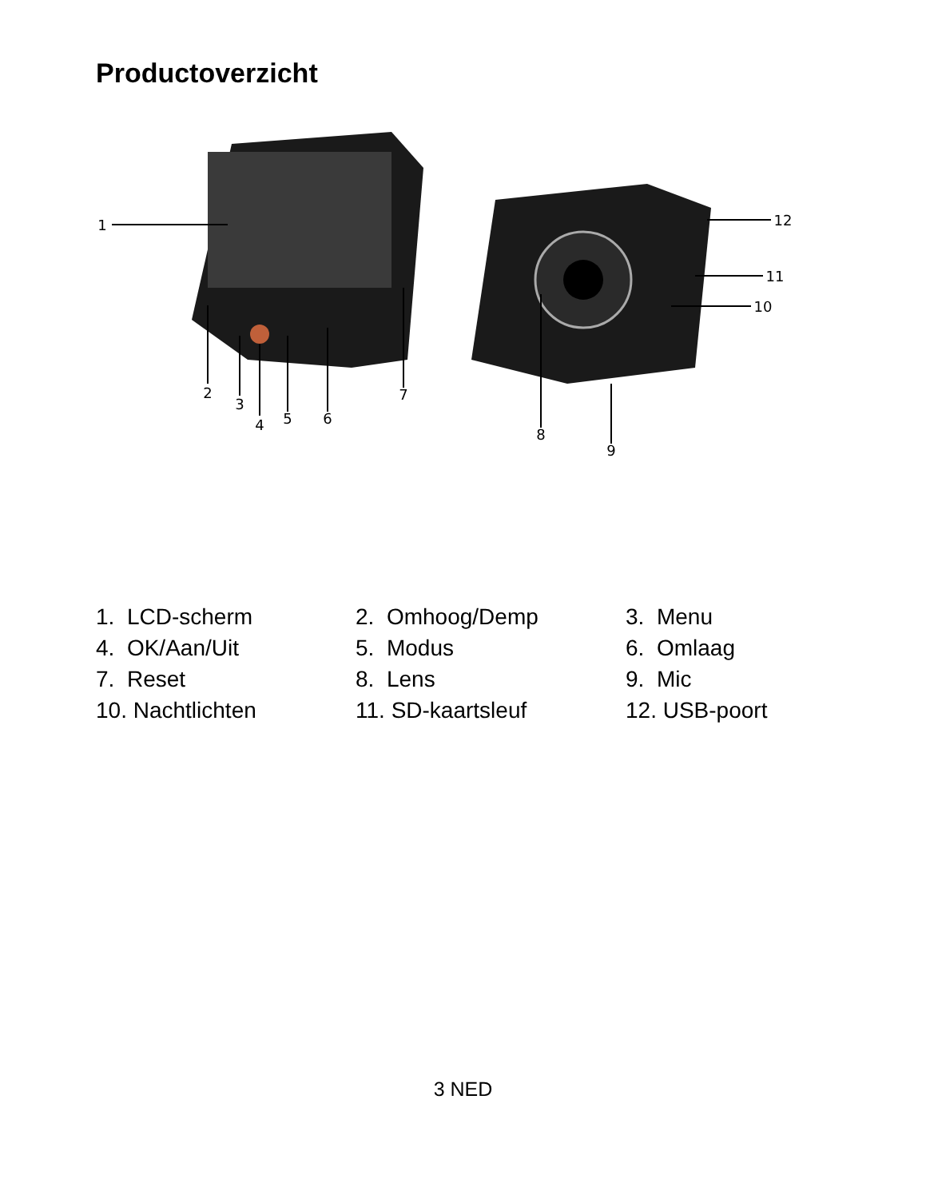Productoverzicht
1
2
3
4
5
6
7
8
9
10
11
12
1. LCD-scherm
2. Omhoog/Demp
3. Menu
4. OK/Aan/Uit
5. Modus
6. Omlaag
7. Reset
8. Lens
9. Mic
10. Nachtlichten
11. SD-kaartsleuf
12. USB-poort
3 NED